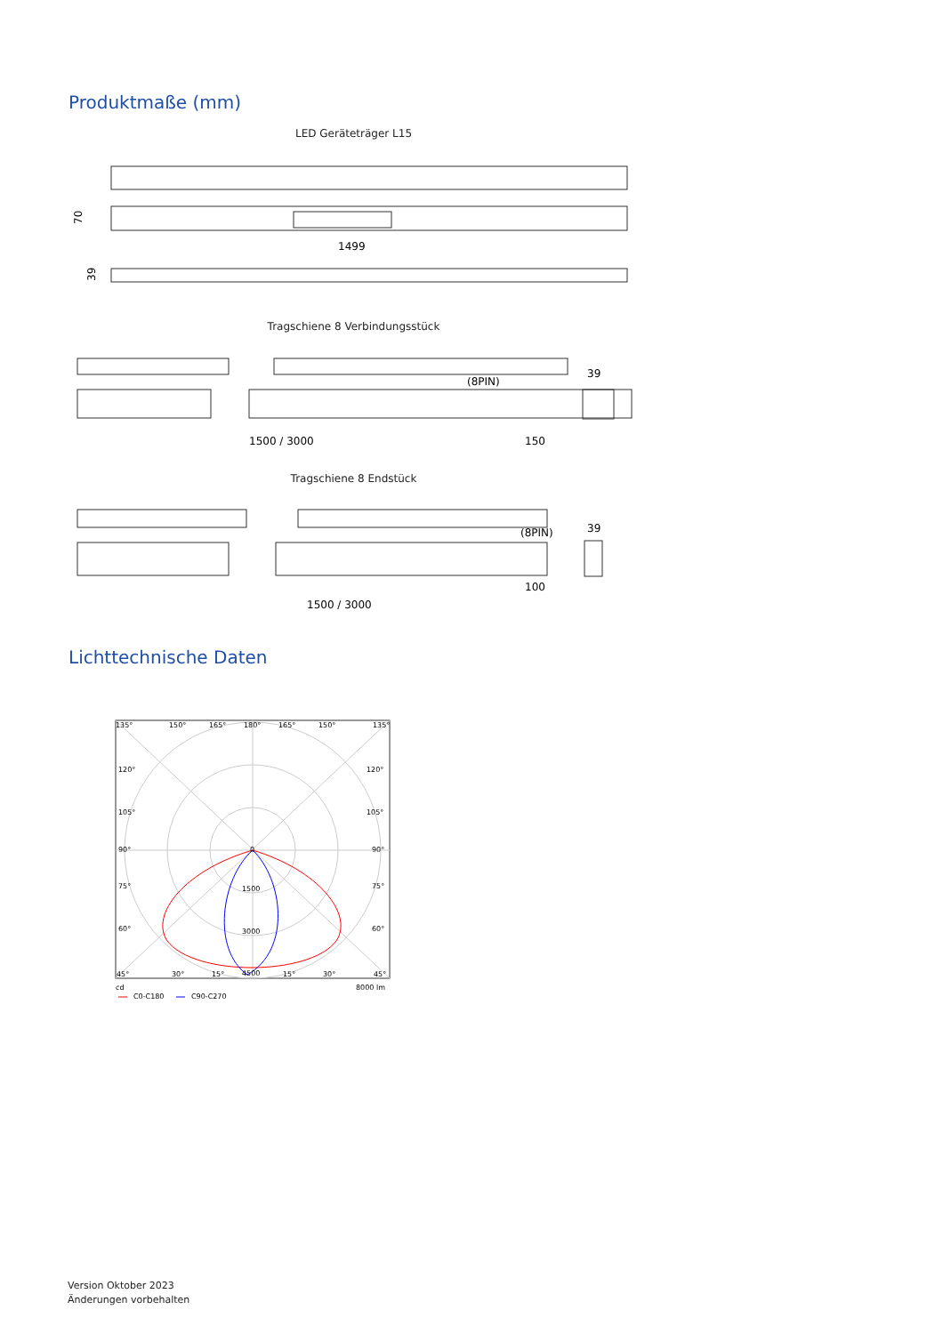Produktmaße (mm)
LED Geräteträger L15
1499
70
39
Tragschiene 8 Verbindungsstück
(8PIN)
39
1500 / 3000
150
Tragschiene 8 Endstück
(8PIN)
39
100
1500 / 3000
Lichttechnische Daten
135°
150°
165°
180°
165°
150°
135°
120°
120°
105°
105°
90°
90°
75°
75°
60°
60°
0
1500
3000
4500
45°
30°
15°
15°
30°
45°
cd
8000 lm
C0-C180
C90-C270
Version Oktober 2023
Änderungen vorbehalten